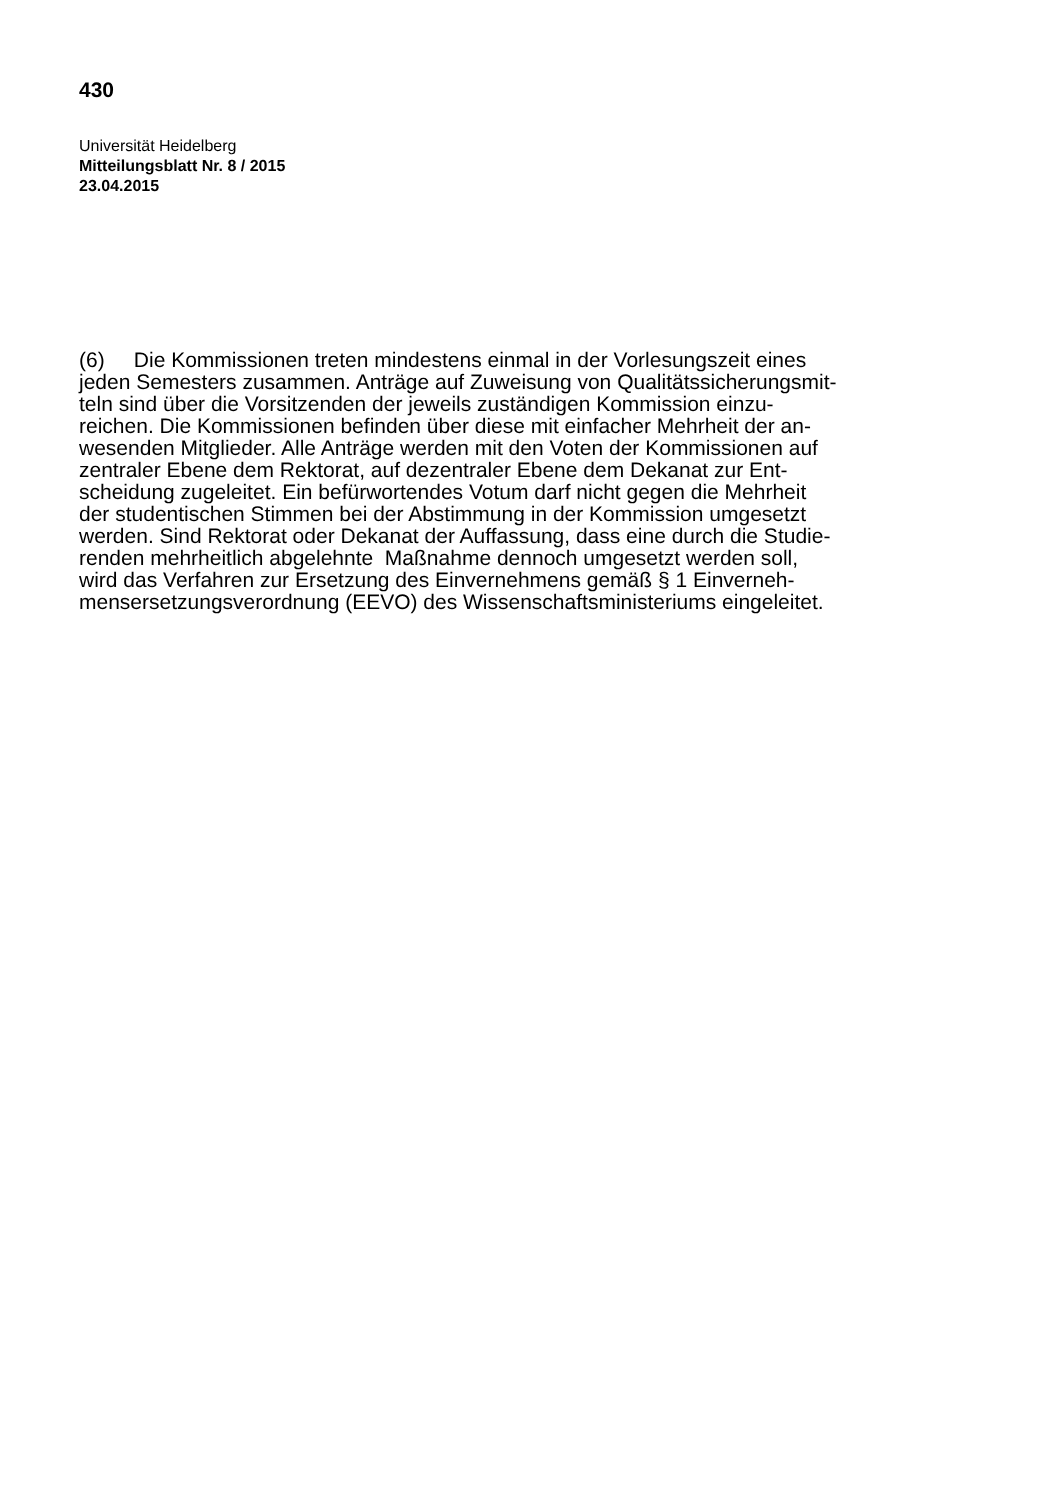430
Universität Heidelberg
Mitteilungsblatt Nr. 8 / 2015
23.04.2015
(6) Die Kommissionen treten mindestens einmal in der Vorlesungszeit eines
jeden Semesters zusammen. Anträge auf Zuweisung von Qualitätssicherungsmit-
teln sind über die Vorsitzenden der jeweils zuständigen Kommission einzu-
reichen. Die Kommissionen befinden über diese mit einfacher Mehrheit der an-
wesenden Mitglieder. Alle Anträge werden mit den Voten der Kommissionen auf
zentraler Ebene dem Rektorat, auf dezentraler Ebene dem Dekanat zur Ent-
scheidung zugeleitet. Ein befürwortendes Votum darf nicht gegen die Mehrheit
der studentischen Stimmen bei der Abstimmung in der Kommission umgesetzt
werden. Sind Rektorat oder Dekanat der Auffassung, dass eine durch die Studie-
renden mehrheitlich abgelehnte Maßnahme dennoch umgesetzt werden soll,
wird das Verfahren zur Ersetzung des Einvernehmens gemäß § 1 Einverneh-
mensersetzungsverordnung (EEVO) des Wissenschaftsministeriums eingeleitet.